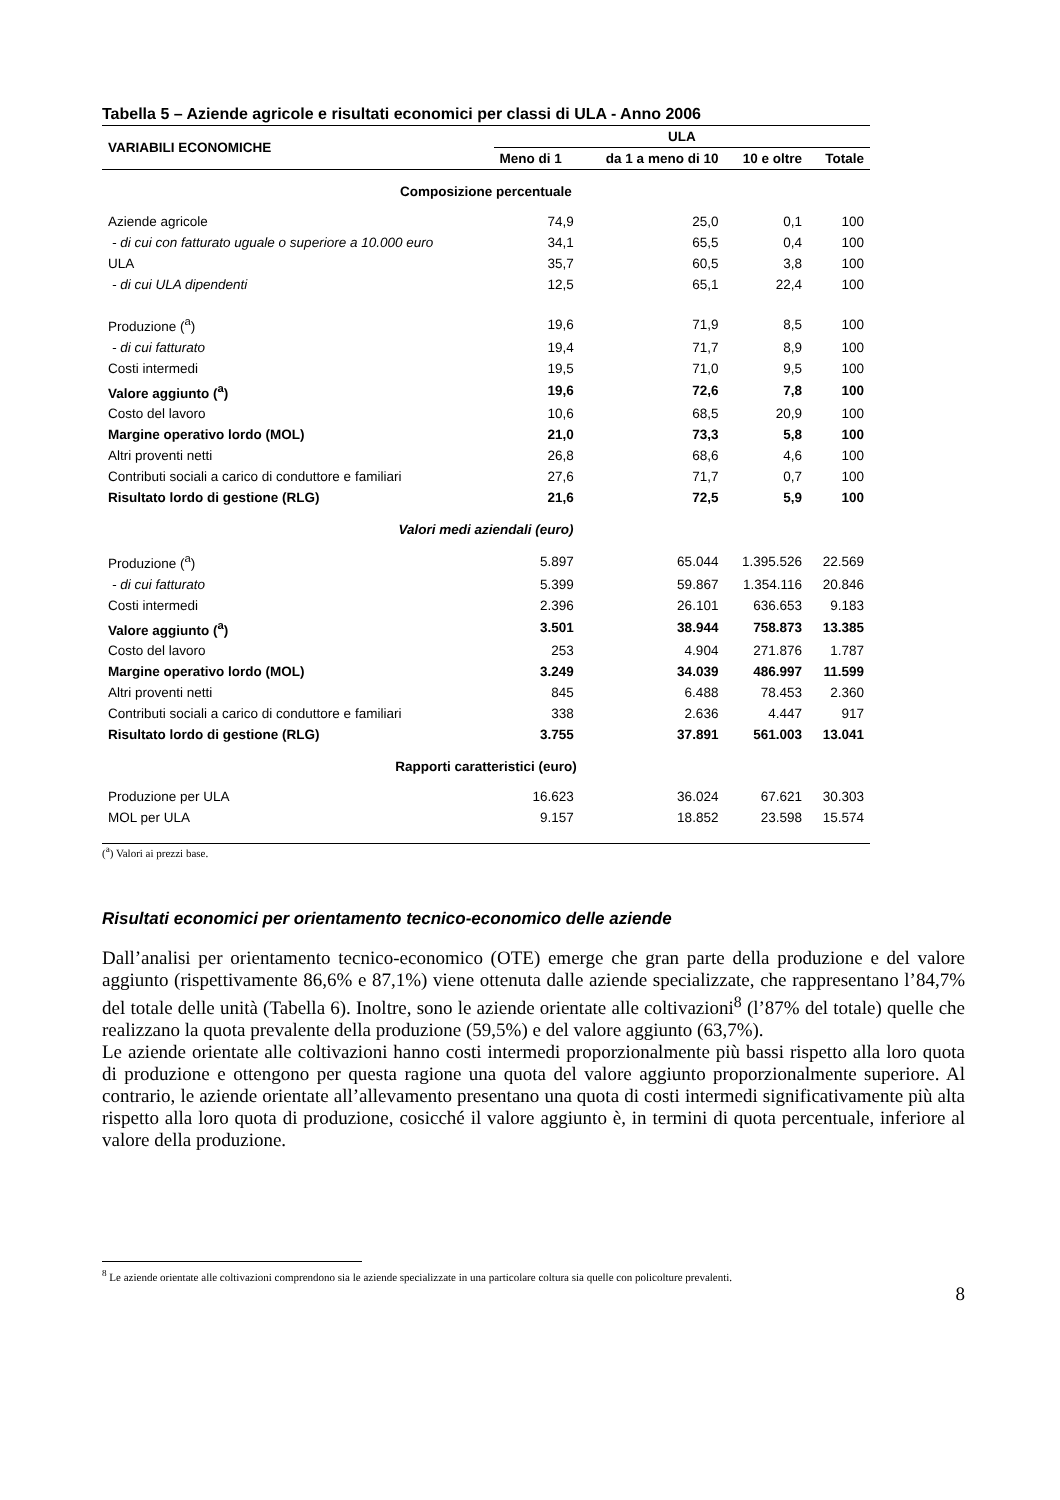Tabella 5 – Aziende agricole e risultati economici per classi di ULA - Anno 2006
| VARIABILI ECONOMICHE | ULA | | | |
| --- | --- | --- | --- | --- |
| | Meno di 1 | da 1 a meno di 10 | 10 e oltre | Totale |
| Composizione percentuale | | | | |
| Aziende agricole | 74,9 | 25,0 | 0,1 | 100 |
| - di cui con fatturato uguale o superiore a 10.000 euro | 34,1 | 65,5 | 0,4 | 100 |
| ULA | 35,7 | 60,5 | 3,8 | 100 |
| - di cui ULA dipendenti | 12,5 | 65,1 | 22,4 | 100 |
| Produzione (<sup>a</sup>) | 19,6 | 71,9 | 8,5 | 100 |
| - di cui fatturato | 19,4 | 71,7 | 8,9 | 100 |
| Costi intermedi | 19,5 | 71,0 | 9,5 | 100 |
| Valore aggiunto (<sup>a</sup>) | 19,6 | 72,6 | 7,8 | 100 |
| Costo del lavoro | 10,6 | 68,5 | 20,9 | 100 |
| Margine operativo lordo (MOL) | 21,0 | 73,3 | 5,8 | 100 |
| Altri proventi netti | 26,8 | 68,6 | 4,6 | 100 |
| Contributi sociali a carico di conduttore e familiari | 27,6 | 71,7 | 0,7 | 100 |
| Risultato lordo di gestione (RLG) | 21,6 | 72,5 | 5,9 | 100 |
| Valori medi aziendali (euro) | | | | |
| Produzione (<sup>a</sup>) | 5.897 | 65.044 | 1.395.526 | 22.569 |
| - di cui fatturato | 5.399 | 59.867 | 1.354.116 | 20.846 |
| Costi intermedi | 2.396 | 26.101 | 636.653 | 9.183 |
| Valore aggiunto (<sup>a</sup>) | 3.501 | 38.944 | 758.873 | 13.385 |
| Costo del lavoro | 253 | 4.904 | 271.876 | 1.787 |
| Margine operativo lordo (MOL) | 3.249 | 34.039 | 486.997 | 11.599 |
| Altri proventi netti | 845 | 6.488 | 78.453 | 2.360 |
| Contributi sociali a carico di conduttore e familiari | 338 | 2.636 | 4.447 | 917 |
| Risultato lordo di gestione (RLG) | 3.755 | 37.891 | 561.003 | 13.041 |
| Rapporti caratteristici (euro) | | | | |
| Produzione per ULA | 16.623 | 36.024 | 67.621 | 30.303 |
| MOL per ULA | 9.157 | 18.852 | 23.598 | 15.574 |
(<sup>a</sup>) Valori ai prezzi base.
Risultati economici per orientamento tecnico-economico delle aziende
Dall’analisi per orientamento tecnico-economico (OTE) emerge che gran parte della produzione e del valore aggiunto (rispettivamente 86,6% e 87,1%) viene ottenuta dalle aziende specializzate, che rappresentano l’84,7% del totale delle unità (Tabella 6). Inoltre, sono le aziende orientate alle coltivazioni<sup>8</sup> (l’87% del totale) quelle che realizzano la quota prevalente della produzione (59,5%) e del valore aggiunto (63,7%).
Le aziende orientate alle coltivazioni hanno costi intermedi proporzionalmente più bassi rispetto alla loro quota di produzione e ottengono per questa ragione una quota del valore aggiunto proporzionalmente superiore. Al contrario, le aziende orientate all’allevamento presentano una quota di costi intermedi significativamente più alta rispetto alla loro quota di produzione, cosicché il valore aggiunto è, in termini di quota percentuale, inferiore al valore della produzione.
<sup>8</sup> Le aziende orientate alle coltivazioni comprendono sia le aziende specializzate in una particolare coltura sia quelle con policolture prevalenti.
8